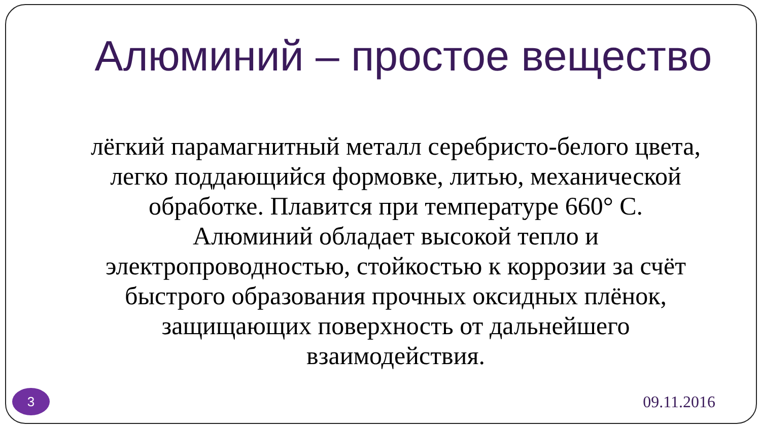Алюминий – простое вещество
лёгкий парамагнитный металл серебристо-белого цвета, легко поддающийся формовке, литью, механической обработке. Плавится при температуре 660° C. Алюминий обладает высокой тепло и электропроводностью, стойкостью к коррозии за счёт быстрого образования прочных оксидных плёнок, защищающих поверхность от дальнейшего взаимодействия.
3
09.11.2016